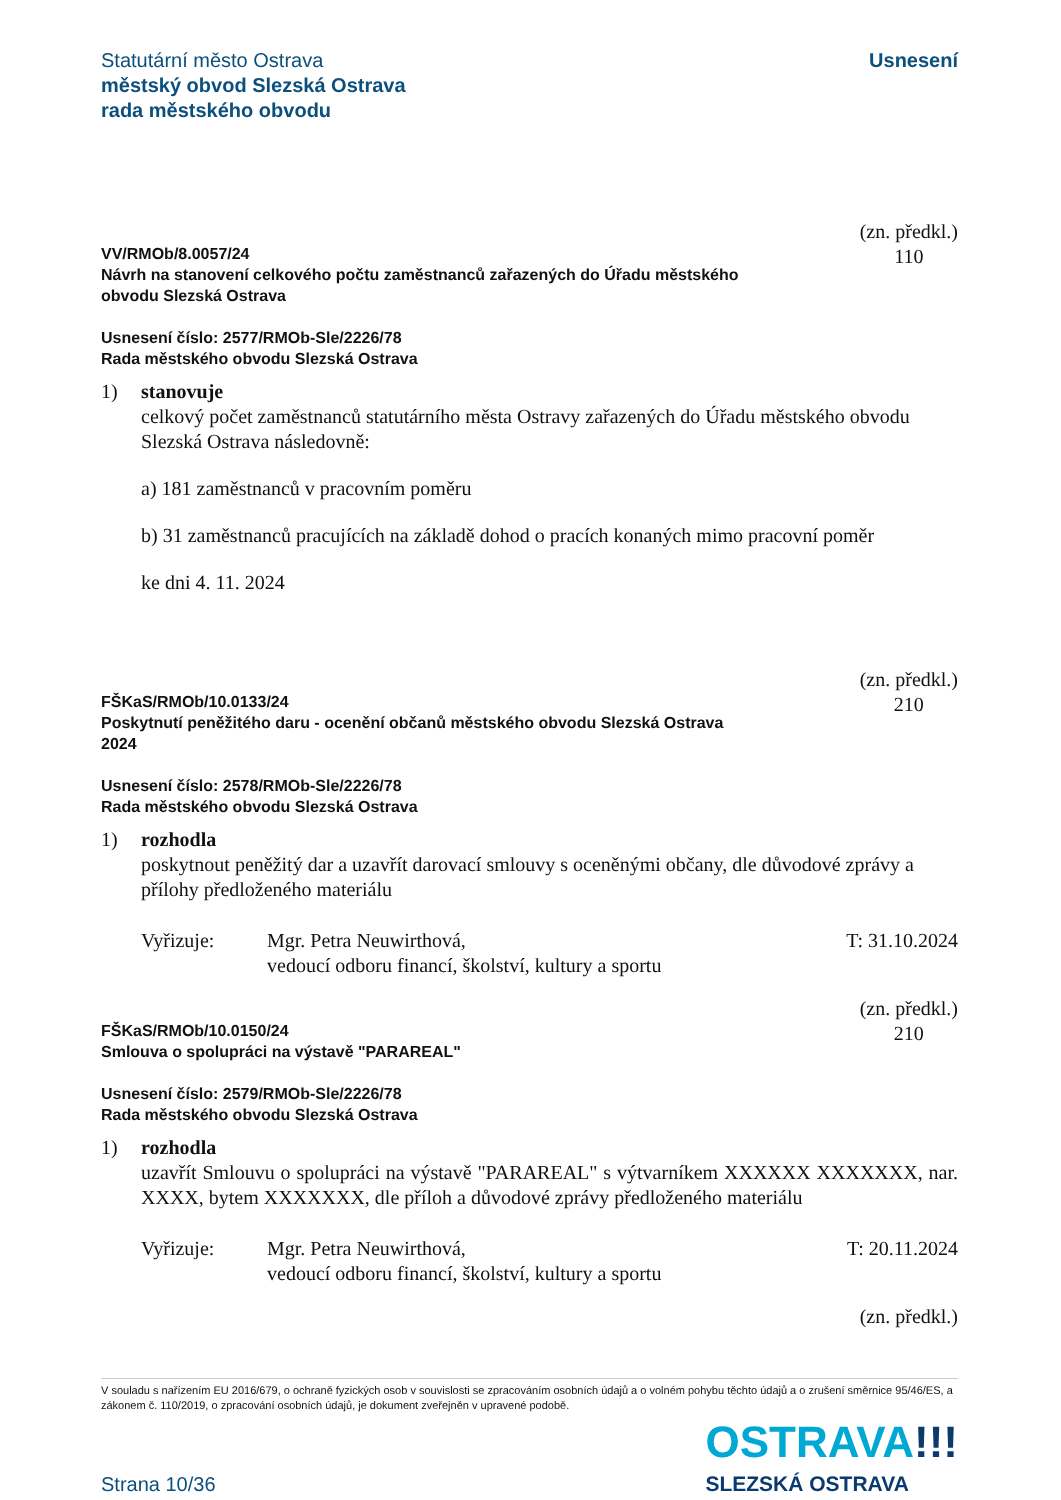Statutární město Ostrava
městský obvod Slezská Ostrava
rada městského obvodu
Usnesení
VV/RMOb/8.0057/24
Návrh na stanovení celkového počtu zaměstnanců zařazených do Úřadu městského
obvodu Slezská Ostrava
(zn. předkl.)
110
Usnesení číslo: 2577/RMOb-Sle/2226/78
Rada městského obvodu Slezská Ostrava
1) stanovuje
celkový počet zaměstnanců statutárního města Ostravy zařazených do Úřadu městského obvodu Slezská Ostrava následovně:
a) 181 zaměstnanců v pracovním poměru
b) 31 zaměstnanců pracujících na základě dohod o pracích konaných mimo pracovní poměr
ke dni 4. 11. 2024
FŠKaS/RMOb/10.0133/24
Poskytnutí peněžitého daru - ocenění občanů městského obvodu Slezská Ostrava
2024
(zn. předkl.)
210
Usnesení číslo: 2578/RMOb-Sle/2226/78
Rada městského obvodu Slezská Ostrava
1) rozhodla
poskytnout peněžitý dar a uzavřít darovací smlouvy s oceněnými občany, dle důvodové zprávy a přílohy předloženého materiálu
Vyřizuje: Mgr. Petra Neuwirthová,
vedoucí odboru financí, školství, kultury a sportu
T: 31.10.2024
FŠKaS/RMOb/10.0150/24
Smlouva o spolupráci na výstavě "PARAREAL"
(zn. předkl.)
210
Usnesení číslo: 2579/RMOb-Sle/2226/78
Rada městského obvodu Slezská Ostrava
1) rozhodla
uzavřít Smlouvu o spolupráci na výstavě "PARAREAL" s výtvarníkem XXXXXX XXXXXXX, nar. XXXX, bytem XXXXXXX, dle příloh a důvodové zprávy předloženého materiálu
Vyřizuje: Mgr. Petra Neuwirthová,
vedoucí odboru financí, školství, kultury a sportu
T: 20.11.2024
(zn. předkl.)
V souladu s nařízením EU 2016/679, o ochraně fyzických osob v souvislosti se zpracováním osobních údajů a o volném pohybu těchto údajů a o zrušení směrnice 95/46/ES, a zákonem č. 110/2019, o zpracování osobních údajů, je dokument zveřejněn v upravené podobě.
Strana 10/36
OSTRAVA!!!
SLEZSKÁ OSTRAVA